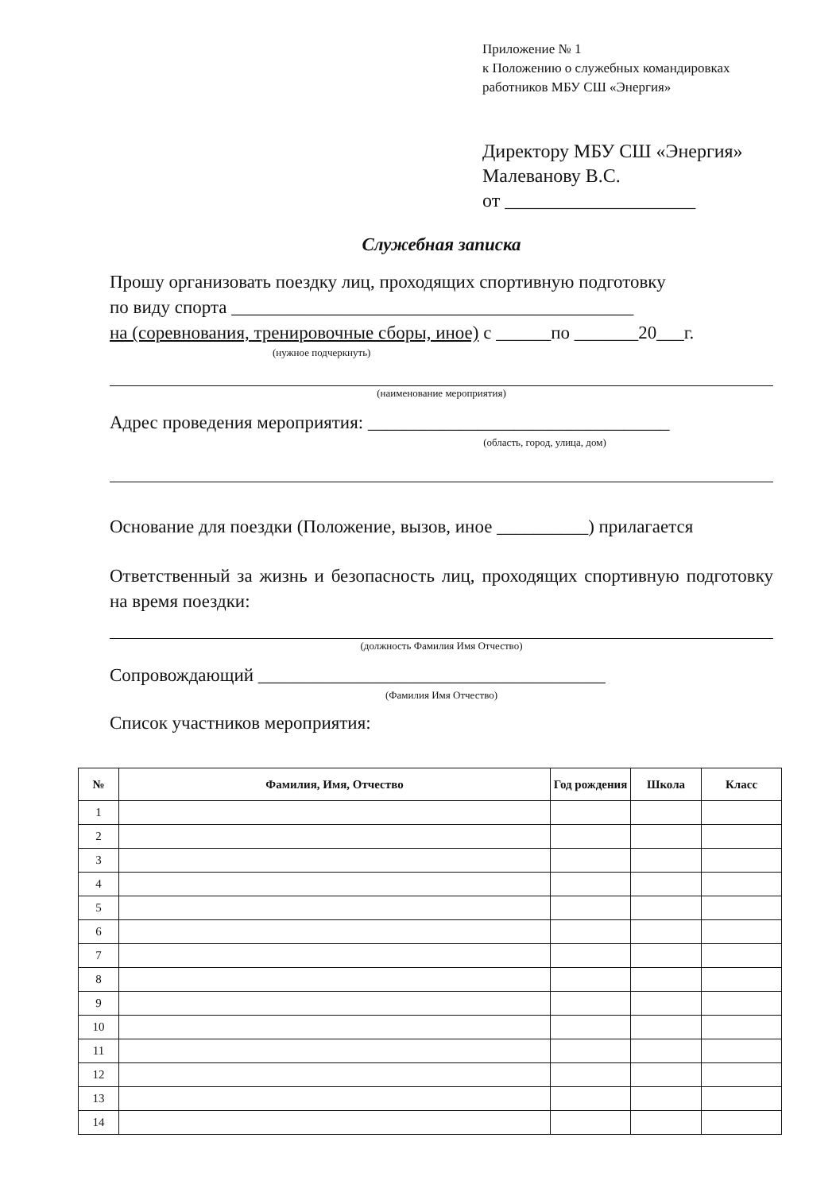Приложение № 1
к Положению о служебных командировках
работников МБУ СШ «Энергия»
Директору МБУ СШ «Энергия»
Малеванову В.С.
от ____________________
Служебная записка
Прошу организовать поездку лиц, проходящих спортивную подготовку
по виду спорта ____________________________________________
на (соревнования, тренировочные сборы, иное) с ______по _______20___г.
(нужное подчеркнуть)
(наименование мероприятия)
Адрес проведения мероприятия: _________________________________
(область, город, улица, дом)
Основание для поездки (Положение, вызов, иное __________) прилагается
Ответственный за жизнь и безопасность лиц, проходящих спортивную подготовку на время поездки:
(должность Фамилия Имя Отчество)
Сопровождающий ______________________________________
(Фамилия Имя Отчество)
Список участников мероприятия:
| № | Фамилия, Имя, Отчество | Год рождения | Школа | Класс |
| --- | --- | --- | --- | --- |
| 1 | | | | |
| 2 | | | | |
| 3 | | | | |
| 4 | | | | |
| 5 | | | | |
| 6 | | | | |
| 7 | | | | |
| 8 | | | | |
| 9 | | | | |
| 10 | | | | |
| 11 | | | | |
| 12 | | | | |
| 13 | | | | |
| 14 | | | | |